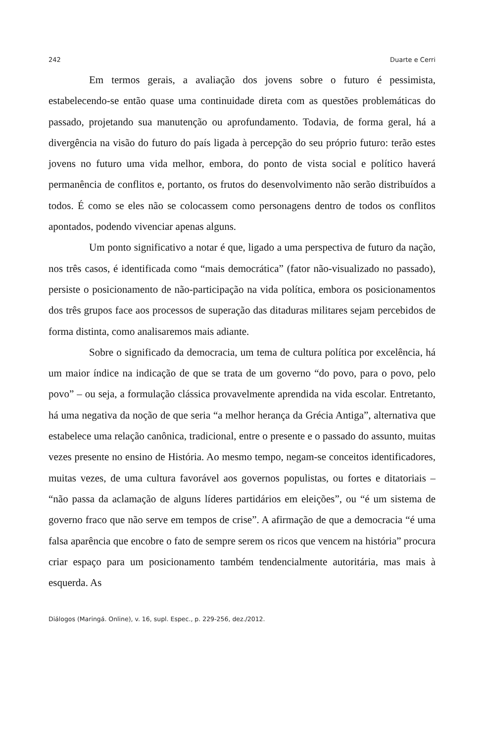242 Duarte e Cerri
Em termos gerais, a avaliação dos jovens sobre o futuro é pessimista, estabelecendo-se então quase uma continuidade direta com as questões problemáticas do passado, projetando sua manutenção ou aprofundamento. Todavia, de forma geral, há a divergência na visão do futuro do país ligada à percepção do seu próprio futuro: terão estes jovens no futuro uma vida melhor, embora, do ponto de vista social e político haverá permanência de conflitos e, portanto, os frutos do desenvolvimento não serão distribuídos a todos. É como se eles não se colocassem como personagens dentro de todos os conflitos apontados, podendo vivenciar apenas alguns.
Um ponto significativo a notar é que, ligado a uma perspectiva de futuro da nação, nos três casos, é identificada como “mais democrática” (fator não-visualizado no passado), persiste o posicionamento de não-participação na vida política, embora os posicionamentos dos três grupos face aos processos de superação das ditaduras militares sejam percebidos de forma distinta, como analisaremos mais adiante.
Sobre o significado da democracia, um tema de cultura política por excelência, há um maior índice na indicação de que se trata de um governo “do povo, para o povo, pelo povo” – ou seja, a formulação clássica provavelmente aprendida na vida escolar. Entretanto, há uma negativa da noção de que seria “a melhor herança da Grécia Antiga”, alternativa que estabelece uma relação canônica, tradicional, entre o presente e o passado do assunto, muitas vezes presente no ensino de História. Ao mesmo tempo, negam-se conceitos identificadores, muitas vezes, de uma cultura favorável aos governos populistas, ou fortes e ditatoriais – “não passa da aclamação de alguns líderes partidários em eleições”, ou “é um sistema de governo fraco que não serve em tempos de crise”. A afirmação de que a democracia “é uma falsa aparência que encobre o fato de sempre serem os ricos que vencem na história” procura criar espaço para um posicionamento também tendencialmente autoritária, mas mais à esquerda. As
Diálogos (Maringá. Online), v. 16, supl. Espec., p. 229-256, dez./2012.